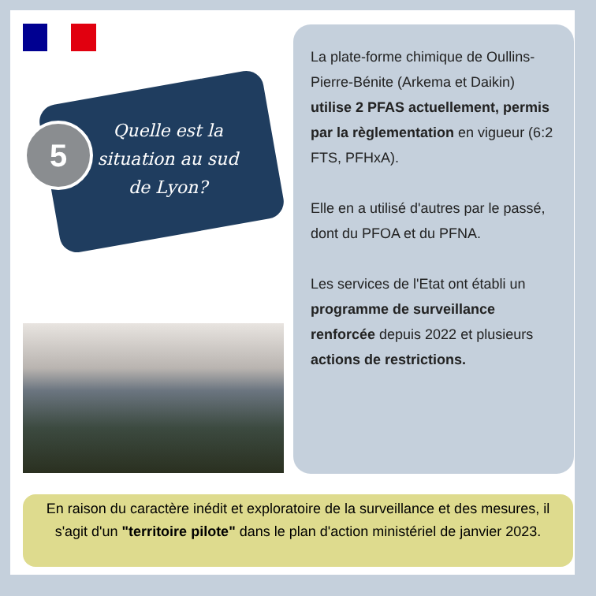5
Quelle est la situation au sud de Lyon?
La plate-forme chimique de Oullins-Pierre-Bénite (Arkema et Daikin) utilise 2 PFAS actuellement, permis par la règlementation en vigueur (6:2 FTS, PFHxA).
Elle en a utilisé d'autres par le passé, dont du PFOA et du PFNA.
Les services de l'Etat ont établi un programme de surveillance renforcée depuis 2022 et plusieurs actions de restrictions.
En raison du caractère inédit et exploratoire de la surveillance et des mesures, il s'agit d'un "territoire pilote" dans le plan d'action ministériel de janvier 2023.